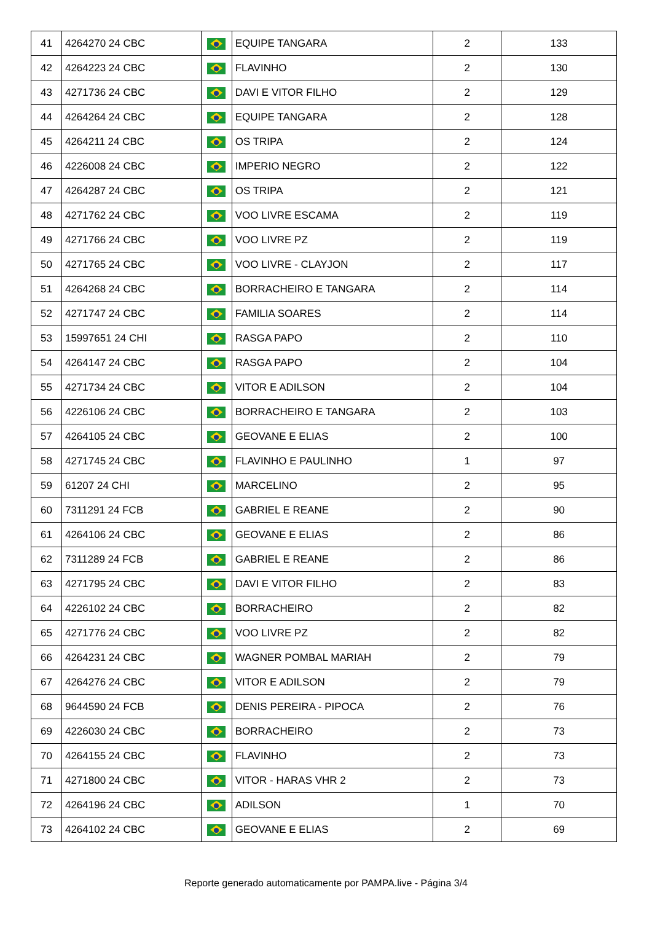| 41 | 4264270 24 CBC | | EQUIPE TANGARA | 2 | 133 |
| 42 | 4264223 24 CBC | | FLAVINHO | 2 | 130 |
| 43 | 4271736 24 CBC | | DAVI E VITOR FILHO | 2 | 129 |
| 44 | 4264264 24 CBC | | EQUIPE TANGARA | 2 | 128 |
| 45 | 4264211 24 CBC | | OS TRIPA | 2 | 124 |
| 46 | 4226008 24 CBC | | IMPERIO NEGRO | 2 | 122 |
| 47 | 4264287 24 CBC | | OS TRIPA | 2 | 121 |
| 48 | 4271762 24 CBC | | VOO LIVRE ESCAMA | 2 | 119 |
| 49 | 4271766 24 CBC | | VOO LIVRE PZ | 2 | 119 |
| 50 | 4271765 24 CBC | | VOO LIVRE - CLAYJON | 2 | 117 |
| 51 | 4264268 24 CBC | | BORRACHEIRO E TANGARA | 2 | 114 |
| 52 | 4271747 24 CBC | | FAMILIA SOARES | 2 | 114 |
| 53 | 15997651 24 CHI | | RASGA PAPO | 2 | 110 |
| 54 | 4264147 24 CBC | | RASGA PAPO | 2 | 104 |
| 55 | 4271734 24 CBC | | VITOR E ADILSON | 2 | 104 |
| 56 | 4226106 24 CBC | | BORRACHEIRO E TANGARA | 2 | 103 |
| 57 | 4264105 24 CBC | | GEOVANE E ELIAS | 2 | 100 |
| 58 | 4271745 24 CBC | | FLAVINHO E PAULINHO | 1 | 97 |
| 59 | 61207 24 CHI | | MARCELINO | 2 | 95 |
| 60 | 7311291 24 FCB | | GABRIEL E REANE | 2 | 90 |
| 61 | 4264106 24 CBC | | GEOVANE E ELIAS | 2 | 86 |
| 62 | 7311289 24 FCB | | GABRIEL E REANE | 2 | 86 |
| 63 | 4271795 24 CBC | | DAVI E VITOR FILHO | 2 | 83 |
| 64 | 4226102 24 CBC | | BORRACHEIRO | 2 | 82 |
| 65 | 4271776 24 CBC | | VOO LIVRE PZ | 2 | 82 |
| 66 | 4264231 24 CBC | | WAGNER POMBAL MARIAH | 2 | 79 |
| 67 | 4264276 24 CBC | | VITOR E ADILSON | 2 | 79 |
| 68 | 9644590 24 FCB | | DENIS PEREIRA - PIPOCA | 2 | 76 |
| 69 | 4226030 24 CBC | | BORRACHEIRO | 2 | 73 |
| 70 | 4264155 24 CBC | | FLAVINHO | 2 | 73 |
| 71 | 4271800 24 CBC | | VITOR - HARAS VHR 2 | 2 | 73 |
| 72 | 4264196 24 CBC | | ADILSON | 1 | 70 |
| 73 | 4264102 24 CBC | | GEOVANE E ELIAS | 2 | 69 |
Reporte generado automaticamente por PAMPA.live - Página 3/4